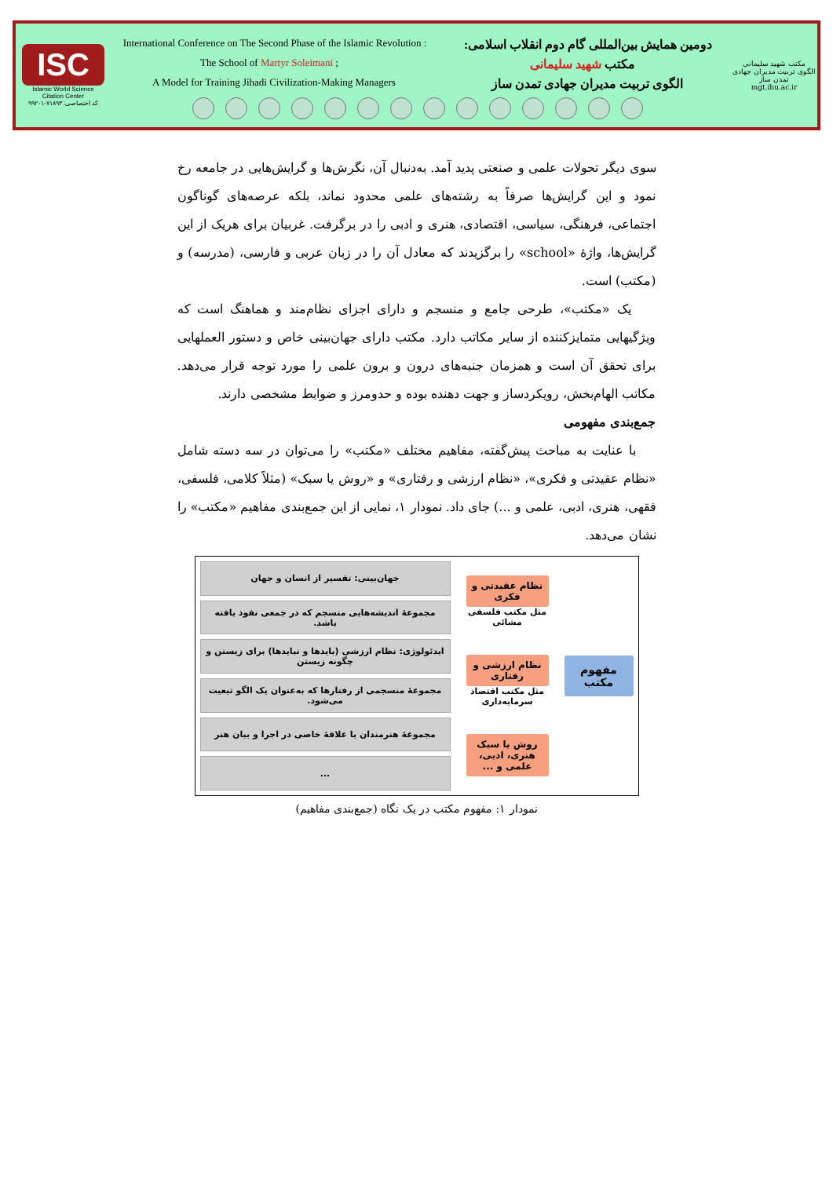ISC
Islamic World Science Citation Center
کد اختصاصی: ۷۱۸۹۳-۹۹۲۰۱
International Conference on The Second Phase of the Islamic Revolution : دومین همایش بین‌المللی گام دوم انقلاب اسلامی:
The School of Martyr Soleimani ; مکتب شهید سلیمانی
A Model for Training Jihadi Civilization-Making Managers الگوی تربیت مدیران جهادی تمدن ساز
مکتب شهید سلیمانی
الگوی تربیت مدیران جهادی تمدن ساز
mgt.ihu.ac.ir
سوی دیگر تحولات علمی و صنعتی پدید آمد. به‌دنبال آن، نگرش‌ها و گرایش‌هایی در جامعه رخ نمود و این گرایش‌ها صرفاً به رشته‌های علمی محدود نماند، بلکه عرصه‌های گوناگون اجتماعی، فرهنگی، سیاسی، اقتصادی، هنری و ادبی را در برگرفت. غربیان برای هریک از این گرایش‌ها، واژهٔ «school» را برگزیدند که معادل آن را در زبان عربی و فارسی، (مدرسه) و (مکتب) است.
یک «مکتب»، طرحی جامع و منسجم و دارای اجزای نظام‌مند و هماهنگ است که ویژگیهایی متمایزکننده از سایر مکاتب دارد. مکتب دارای جهان‌بینی خاص و دستور العملهایی برای تحقق آن است و همزمان جنبه‌های درون و برون علمی را مورد توجه قرار می‌دهد. مکاتب الهام‌بخش، رویکردساز و جهت دهنده بوده و حدومرز و ضوابط مشخصی دارند.
جمع‌بندی مفهومی
با عنایت به مباحث پیش‌گفته، مفاهیم مختلف «مکتب» را می‌توان در سه دسته شامل «نظام عقیدتی و فکری»، «نظام ارزشی و رفتاری» و «روش یا سبک» (مثلاً کلامی، فلسفی، فقهی، هنری، ادبی، علمی و ...) جای داد. نمودار ۱، نمایی از این جمع‌بندی مفاهیم «مکتب» را نشان می‌دهد.
مفهوم مکتب
نظام عقیدتی و فکری
مثل مکتب فلسفی مشائی
نظام ارزشی و رفتاری
مثل مکتب اقتصاد سرمایه‌داری
روش یا سبک هنری، ادبی، علمی و ...
جهان‌بینی: تفسیر از انسان و جهان
مجموعهٔ اندیشه‌هایی منسجم که در جمعی نفوذ یافته باشد.
ایدئولوژی: نظام ارزشی (بایدها و نبایدها) برای زیستن و چگونه زیستن
مجموعهٔ منسجمی از رفتارها که به‌عنوان یک الگو تبعیت می‌شود.
مجموعهٔ هنرمندان با علاقهٔ خاصی در اجرا و بیان هنر
...
نمودار ۱: مفهوم مکتب در یک نگاه (جمع‌بندی مفاهیم)